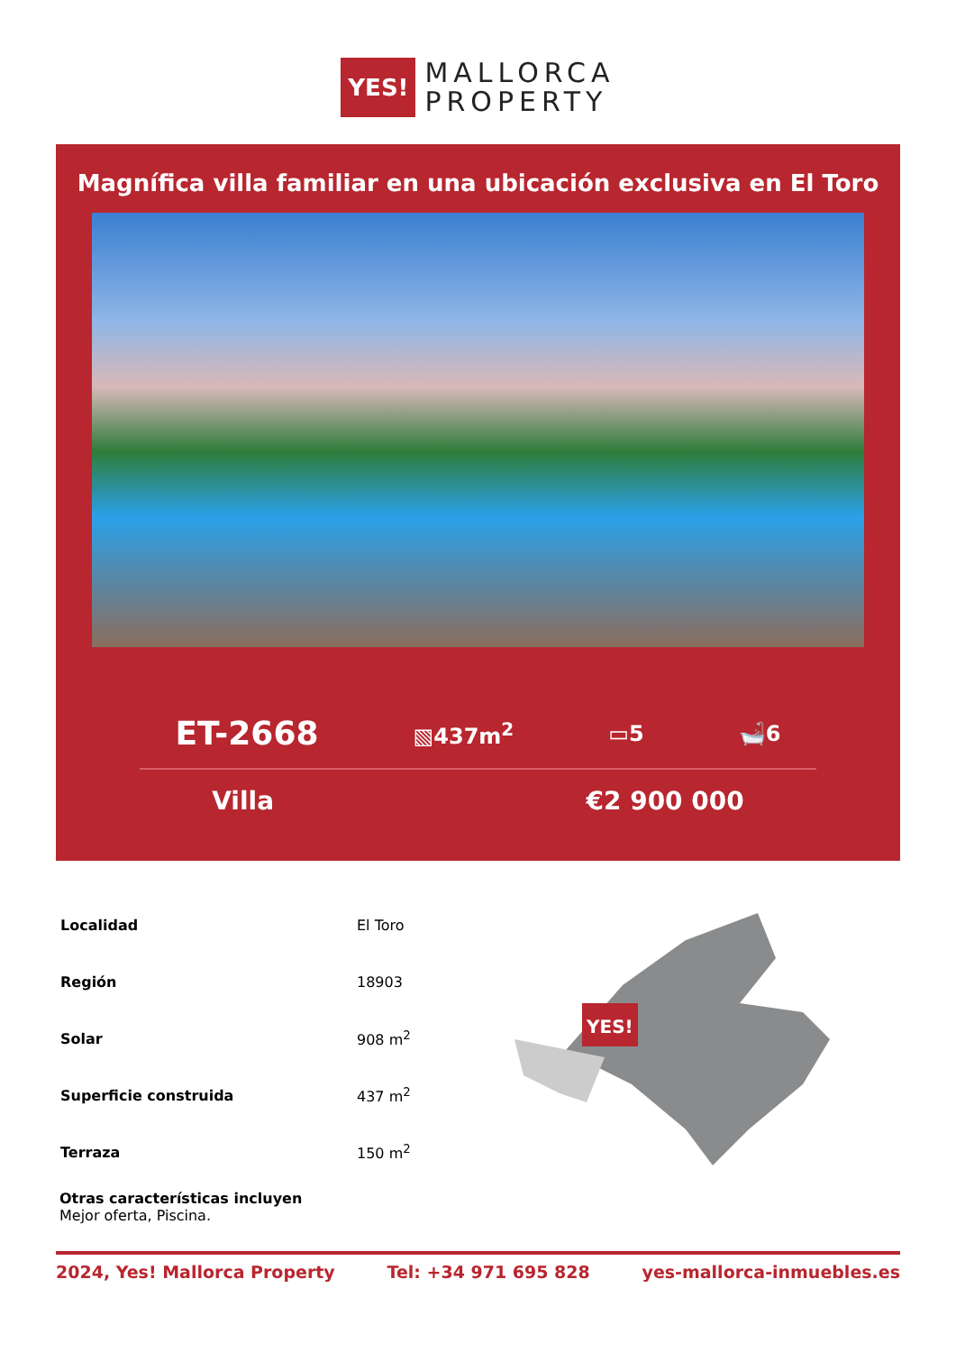YES!
MALLORCA
PROPERTY
Magnífica villa familiar en una ubicación exclusiva en El Toro
ET-2668 ▧437m<sup>2</sup> ▭5 🛁6
Villa €2 900 000
| Localidad | El Toro |
| Región | 18903 |
| Solar | 908 m<sup>2</sup> |
| Superficie construida | 437 m<sup>2</sup> |
| Terraza | 150 m<sup>2</sup> |
YES!
Otras características incluyen
Mejor oferta, Piscina.
2024, Yes! Mallorca Property Tel: +34 971 695 828 yes-mallorca-inmuebles.es